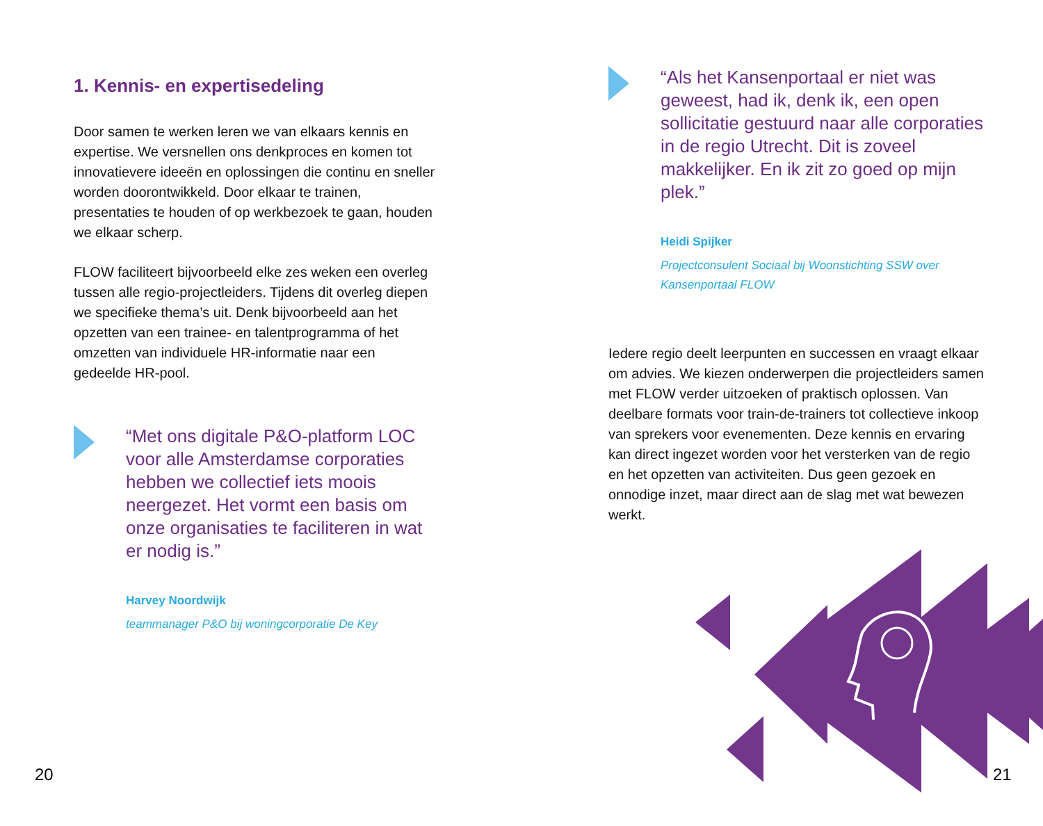1. Kennis- en expertisedeling
Door samen te werken leren we van elkaars kennis en expertise. We versnellen ons denkproces en komen tot innovatievere ideeën en oplossingen die continu en sneller worden doorontwikkeld. Door elkaar te trainen, presentaties te houden of op werkbezoek te gaan, houden we elkaar scherp.
FLOW faciliteert bijvoorbeeld elke zes weken een overleg tussen alle regio-projectleiders. Tijdens dit overleg diepen we specifieke thema’s uit. Denk bijvoorbeeld aan het opzetten van een trainee- en talentprogramma of het omzetten van individuele HR-informatie naar een gedeelde HR-pool.
“Met ons digitale P&O-platform LOC voor alle Amsterdamse corporaties hebben we collectief iets moois neergezet. Het vormt een basis om onze organisaties te faciliteren in wat er nodig is.”
Harvey Noordwijk
teammanager P&O bij woningcorporatie De Key
“Als het Kansenportaal er niet was geweest, had ik, denk ik, een open sollicitatie gestuurd naar alle corporaties in de regio Utrecht. Dit is zoveel makkelijker. En ik zit zo goed op mijn plek.”
Heidi Spijker
Projectconsulent Sociaal bij Woonstichting SSW over Kansenportaal FLOW
Iedere regio deelt leerpunten en successen en vraagt elkaar om advies. We kiezen onderwerpen die projectleiders samen met FLOW verder uitzoeken of praktisch oplossen. Van deelbare formats voor train-de-trainers tot collectieve inkoop van sprekers voor evenementen. Deze kennis en ervaring kan direct ingezet worden voor het versterken van de regio en het opzetten van activiteiten. Dus geen gezoek en onnodige inzet, maar direct aan de slag met wat bewezen werkt.
20 21